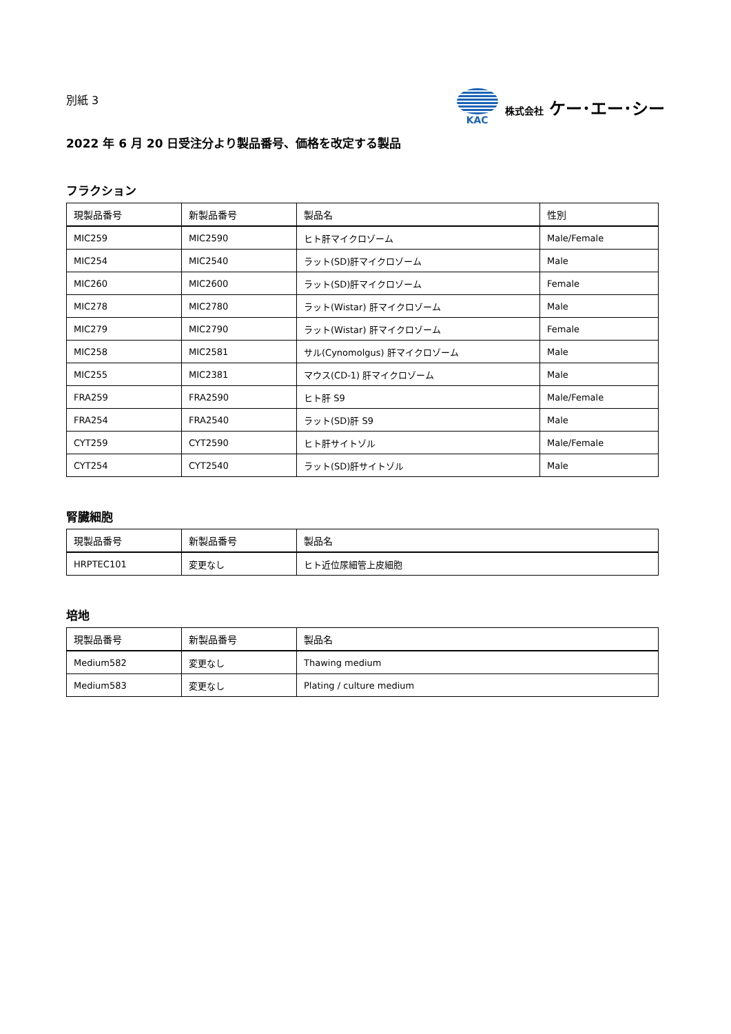別紙 3
KAC 株式会社 ケー･エー･シー
2022 年 6 月 20 日受注分より製品番号、価格を改定する製品
フラクション
| 現製品番号 | 新製品番号 | 製品名 | 性別 |
| --- | --- | --- | --- |
| MIC259 | MIC2590 | ヒト肝マイクロゾーム | Male/Female |
| MIC254 | MIC2540 | ラット(SD)肝マイクロゾーム | Male |
| MIC260 | MIC2600 | ラット(SD)肝マイクロゾーム | Female |
| MIC278 | MIC2780 | ラット(Wistar) 肝マイクロゾーム | Male |
| MIC279 | MIC2790 | ラット(Wistar) 肝マイクロゾーム | Female |
| MIC258 | MIC2581 | サル(Cynomolgus) 肝マイクロゾーム | Male |
| MIC255 | MIC2381 | マウス(CD-1) 肝マイクロゾーム | Male |
| FRA259 | FRA2590 | ヒト肝 S9 | Male/Female |
| FRA254 | FRA2540 | ラット(SD)肝 S9 | Male |
| CYT259 | CYT2590 | ヒト肝サイトゾル | Male/Female |
| CYT254 | CYT2540 | ラット(SD)肝サイトゾル | Male |
腎臓細胞
| 現製品番号 | 新製品番号 | 製品名 |
| --- | --- | --- |
| HRPTEC101 | 変更なし | ヒト近位尿細管上皮細胞 |
培地
| 現製品番号 | 新製品番号 | 製品名 |
| --- | --- | --- |
| Medium582 | 変更なし | Thawing medium |
| Medium583 | 変更なし | Plating / culture medium |